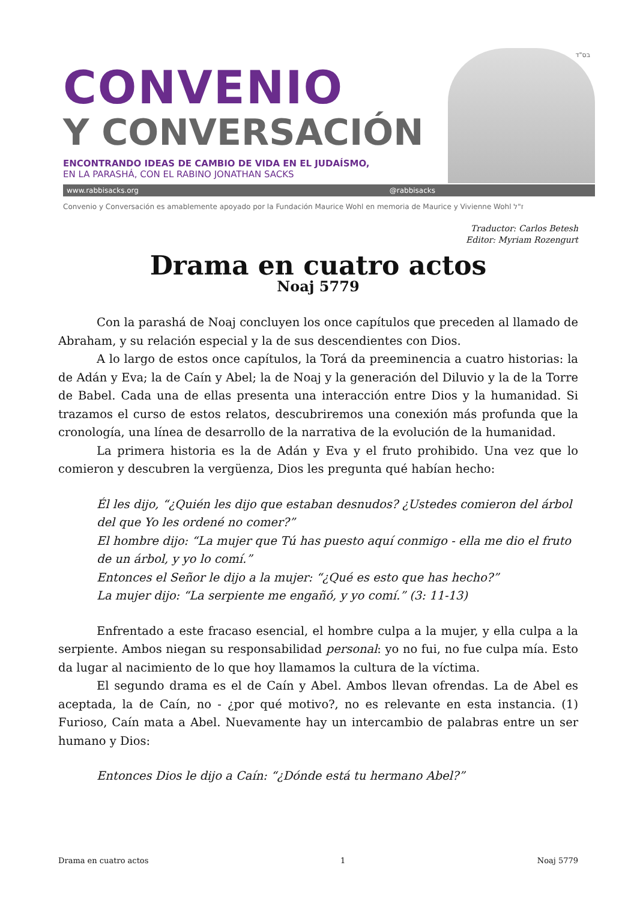בס"ד
CONVENIO
Y CONVERSACIÓN
ENCONTRANDO IDEAS DE CAMBIO DE VIDA EN EL JUDAÍSMO,
EN LA PARASHÁ, CON EL RABINO JONATHAN SACKS
www.rabbisacks.org @rabbisacks
Convenio y Conversación es amablemente apoyado por la Fundación Maurice Wohl en memoria de Maurice y Vivienne Wohl ז"ל
Traductor: Carlos Betesh
Editor: Myriam Rozengurt
Drama en cuatro actos
Noaj 5779
Con la parashá de Noaj concluyen los once capítulos que preceden al llamado de Abraham, y su relación especial y la de sus descendientes con Dios.
A lo largo de estos once capítulos, la Torá da preeminencia a cuatro historias: la de Adán y Eva; la de Caín y Abel; la de Noaj y la generación del Diluvio y la de la Torre de Babel. Cada una de ellas presenta una interacción entre Dios y la humanidad. Si trazamos el curso de estos relatos, descubriremos una conexión más profunda que la cronología, una línea de desarrollo de la narrativa de la evolución de la humanidad.
La primera historia es la de Adán y Eva y el fruto prohibido. Una vez que lo comieron y descubren la vergüenza, Dios les pregunta qué habían hecho:
Él les dijo, “¿Quién les dijo que estaban desnudos? ¿Ustedes comieron del árbol del que Yo les ordené no comer?”
El hombre dijo: “La mujer que Tú has puesto aquí conmigo - ella me dio el fruto de un árbol, y yo lo comí.”
Entonces el Señor le dijo a la mujer: “¿Qué es esto que has hecho?”
La mujer dijo: “La serpiente me engañó, y yo comí.” (3: 11-13)
Enfrentado a este fracaso esencial, el hombre culpa a la mujer, y ella culpa a la serpiente. Ambos niegan su responsabilidad personal: yo no fui, no fue culpa mía. Esto da lugar al nacimiento de lo que hoy llamamos la cultura de la víctima.
El segundo drama es el de Caín y Abel. Ambos llevan ofrendas. La de Abel es aceptada, la de Caín, no - ¿por qué motivo?, no es relevante en esta instancia. (1) Furioso, Caín mata a Abel. Nuevamente hay un intercambio de palabras entre un ser humano y Dios:
Entonces Dios le dijo a Caín: “¿Dónde está tu hermano Abel?”
Drama en cuatro actos 1 Noaj 5779